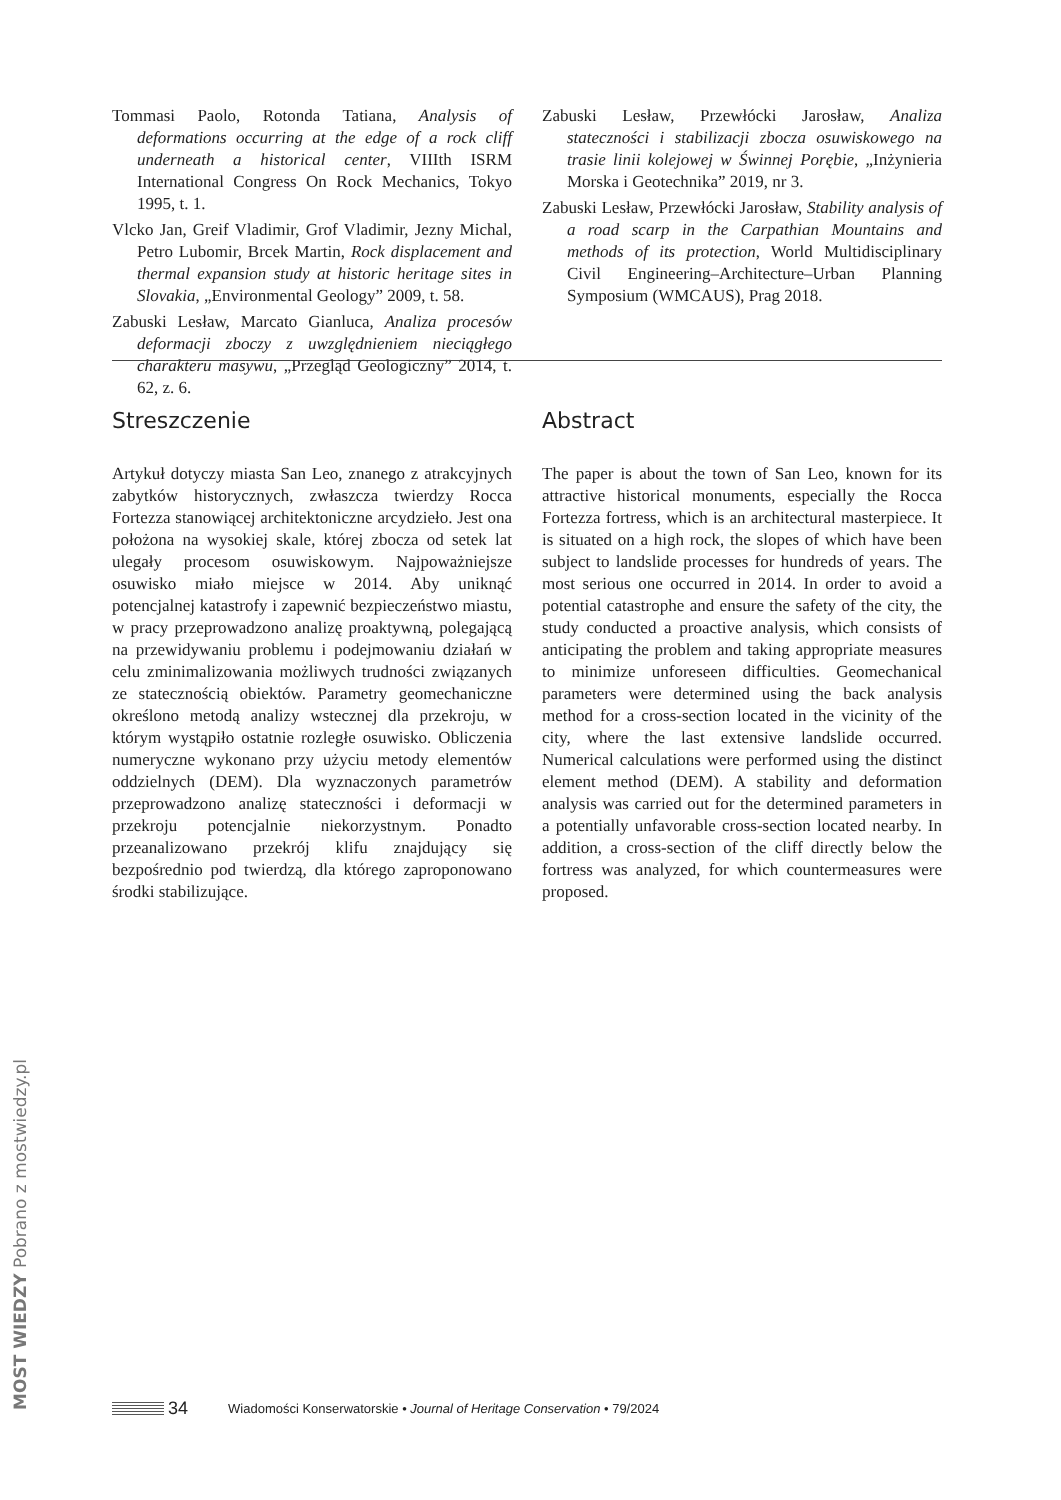Tommasi Paolo, Rotonda Tatiana, Analysis of deformations occurring at the edge of a rock cliff underneath a historical center, VIIIth ISRM International Congress On Rock Mechanics, Tokyo 1995, t. 1.
Vlcko Jan, Greif Vladimir, Grof Vladimir, Jezny Michal, Petro Lubomir, Brcek Martin, Rock displacement and thermal expansion study at historic heritage sites in Slovakia, „Environmental Geology” 2009, t. 58.
Zabuski Lesław, Marcato Gianluca, Analiza procesów deformacji zboczy z uwzględnieniem nieciągłego charakteru masywu, „Przegląd Geologiczny” 2014, t. 62, z. 6.
Zabuski Lesław, Przewłócki Jarosław, Analiza stateczności i stabilizacji zbocza osuwiskowego na trasie linii kolejowej w Świnnej Porębie, „Inżynieria Morska i Geotechnika” 2019, nr 3.
Zabuski Lesław, Przewłócki Jarosław, Stability analysis of a road scarp in the Carpathian Mountains and methods of its protection, World Multidisciplinary Civil Engineering–Architecture–Urban Planning Symposium (WMCAUS), Prag 2018.
Streszczenie
Artykuł dotyczy miasta San Leo, znanego z atrakcyjnych zabytków historycznych, zwłaszcza twierdzy Rocca Fortezza stanowiącej architektoniczne arcydzieło. Jest ona położona na wysokiej skale, której zbocza od setek lat ulegały procesom osuwiskowym. Najpoważniejsze osuwisko miało miejsce w 2014. Aby uniknąć potencjalnej katastrofy i zapewnić bezpieczeństwo miastu, w pracy przeprowadzono analizę proaktywną, polegającą na przewidywaniu problemu i podejmowaniu działań w celu zminimalizowania możliwych trudności związanych ze statecznością obiektów. Parametry geomechaniczne określono metodą analizy wstecznej dla przekroju, w którym wystąpiło ostatnie rozległe osuwisko. Obliczenia numeryczne wykonano przy użyciu metody elementów oddzielnych (DEM). Dla wyznaczonych parametrów przeprowadzono analizę stateczności i deformacji w przekroju potencjalnie niekorzystnym. Ponadto przeanalizowano przekrój klifu znajdujący się bezpośrednio pod twierdzą, dla którego zaproponowano środki stabilizujące.
Abstract
The paper is about the town of San Leo, known for its attractive historical monuments, especially the Rocca Fortezza fortress, which is an architectural masterpiece. It is situated on a high rock, the slopes of which have been subject to landslide processes for hundreds of years. The most serious one occurred in 2014. In order to avoid a potential catastrophe and ensure the safety of the city, the study conducted a proactive analysis, which consists of anticipating the problem and taking appropriate measures to minimize unforeseen difficulties. Geomechanical parameters were determined using the back analysis method for a cross-section located in the vicinity of the city, where the last extensive landslide occurred. Numerical calculations were performed using the distinct element method (DEM). A stability and deformation analysis was carried out for the determined parameters in a potentially unfavorable cross-section located nearby. In addition, a cross-section of the cliff directly below the fortress was analyzed, for which countermeasures were proposed.
34 Wiadomości Konserwatorskie • Journal of Heritage Conservation • 79/2024
MOST WIEDZY Pobrano z mostwiedzy.pl